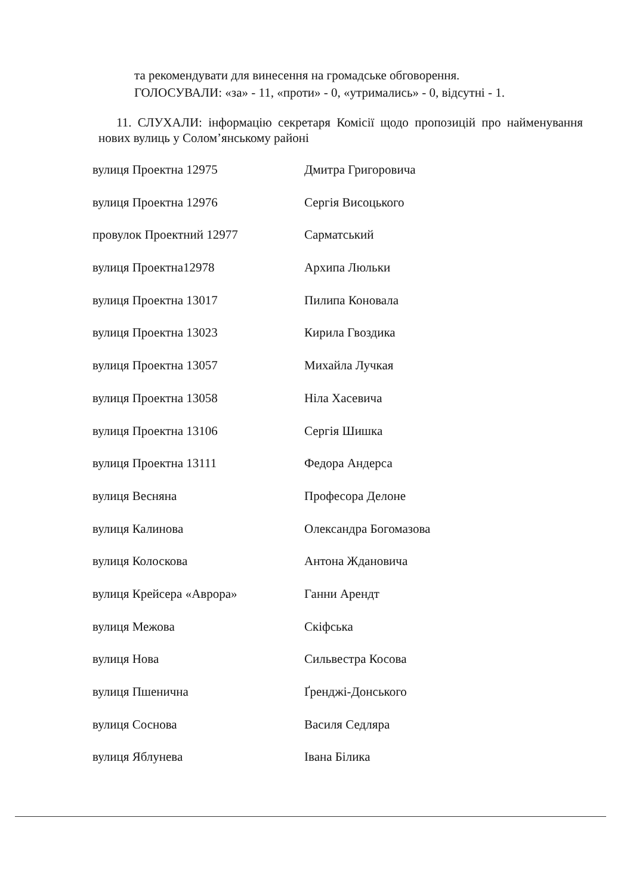та рекомендувати для винесення на громадське обговорення.
ГОЛОСУВАЛИ: «за» - 11, «проти» - 0, «утримались» - 0, відсутні - 1.
11. СЛУХАЛИ: інформацію секретаря Комісії щодо пропозицій про найменування нових вулиць у Солом’янському районі
| вулиця Проектна 12975 | Дмитра Григоровича |
| вулиця Проектна 12976 | Сергія Висоцького |
| провулок Проектний 12977 | Сарматський |
| вулиця Проектна12978 | Архипа Люльки |
| вулиця Проектна 13017 | Пилипа Коновала |
| вулиця Проектна 13023 | Кирила Гвоздика |
| вулиця Проектна 13057 | Михайла Лучкая |
| вулиця Проектна 13058 | Ніла Хасевича |
| вулиця Проектна 13106 | Сергія Шишка |
| вулиця Проектна 13111 | Федора Андерса |
| вулиця Весняна | Професора Делоне |
| вулиця Калинова | Олександра Богомазова |
| вулиця Колоскова | Антона Ждановича |
| вулиця Крейсера «Аврора» | Ганни Арендт |
| вулиця Межова | Скіфська |
| вулиця Нова | Сильвестра Косова |
| вулиця Пшенична | Ґренджі-Донського |
| вулиця Соснова | Василя Седляра |
| вулиця Яблунева | Івана Білика |